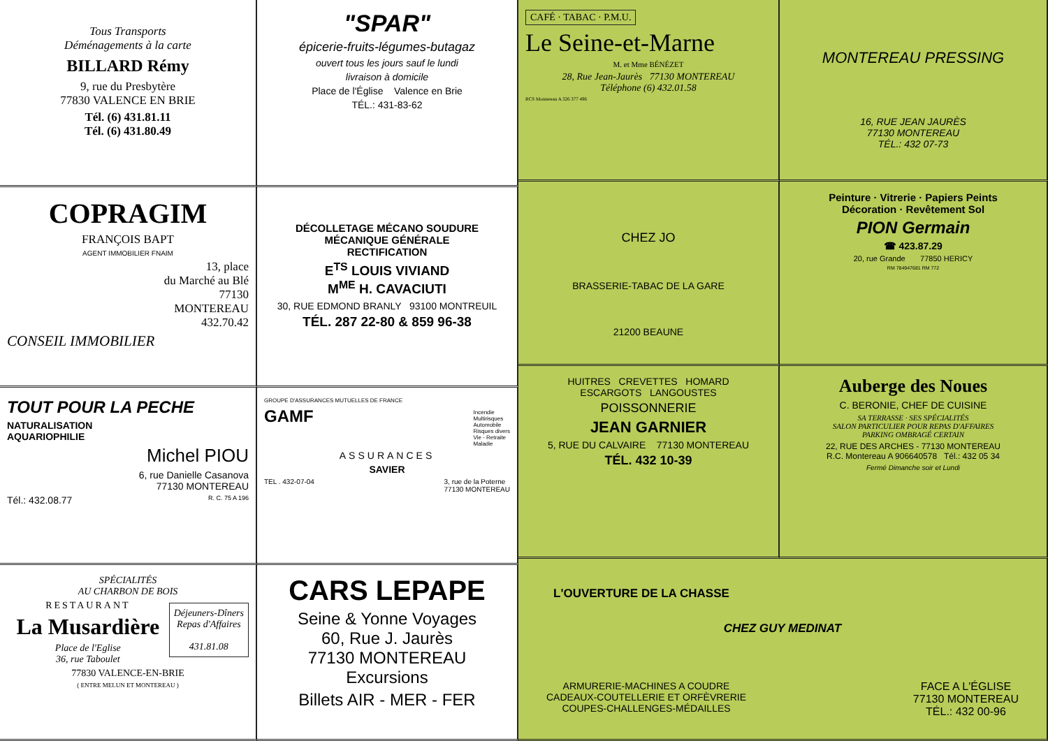Tous Transports
Déménagements à la carte
BILLARD Rémy
9, rue du Presbytère
77830 VALENCE EN BRIE
Tél. (6) 431.81.11
Tél. (6) 431.80.49
"SPAR"
épicerie-fruits-légumes-butagaz
ouvert tous les jours sauf le lundi
livraison à domicile
Place de l'Église Valence en Brie
TÉL.: 431-83-62
COPRAGIM
FRANÇOIS BAPT
AGENT IMMOBILIER FNAIM
13, place
du Marché au Blé
77130
MONTEREAU
432.70.42
CONSEIL IMMOBILIER
DÉCOLLETAGE MÉCANO SOUDURE
MÉCANIQUE GÉNÉRALE
RECTIFICATION
E<sup>TS</sup> LOUIS VIVIAND
M<sup>ME</sup> H. CAVACIUTI
30, RUE EDMOND BRANLY 93100 MONTREUIL
TÉL. 287 22-80 & 859 96-38
TOUT POUR LA PECHE
NATURALISATION
AQUARIOPHILIE
Michel PIOU
6, rue Danielle Casanova
77130 MONTEREAU
Tél.: 432.08.77 R. C. 75 A 196
GROUPE D'ASSURANCES MUTUELLES DE FRANCE
Incendie
Multirisques
Automobile
Risques divers
Vie - Retraite
Maladie
GAMF
ASSURANCES
SAVIER
TEL . 432-07-04 3, rue de la Poterne
77130 MONTEREAU
SPÉCIALITÉS
AU CHARBON DE BOIS
Déjeuners-Dîners
Repas d'Affaires
431.81.08
RESTAURANT
La Musardière
Place de l'Eglise
36, rue Taboulet
77830 VALENCE-EN-BRIE
( ENTRE MELUN ET MONTEREAU )
CARS LEPAPE
Seine & Yonne Voyages
60, Rue J. Jaurès
77130 MONTEREAU
Excursions
Billets AIR - MER - FER
CAFÉ · TABAC · P.M.U.
Le Seine-et-Marne
M. et Mme BÉNÉZET
28, Rue Jean-Jaurès 77130 MONTEREAU
Téléphone (6) 432.01.58
RCS Montereau A 326 377 496
MONTEREAU PRESSING
16, RUE JEAN JAURÈS
77130 MONTEREAU
TÉL.: 432 07-73
CHEZ JO
BRASSERIE-TABAC DE LA GARE
21200 BEAUNE
Peinture · Vitrerie · Papiers Peints
Décoration · Revêtement Sol
PION Germain
☎ 423.87.29
20, rue Grande 77850 HERICY
RM 784947681 RM 772
HUITRES CREVETTES HOMARD
ESCARGOTS LANGOUSTES
POISSONNERIE
JEAN GARNIER
5, RUE DU CALVAIRE 77130 MONTEREAU
TÉL. 432 10-39
Auberge des Noues
C. BERONIE, CHEF DE CUISINE
SA TERRASSE · SES SPÉCIALITÉS
SALON PARTICULIER POUR REPAS D'AFFAIRES
PARKING OMBRAGÉ CERTAIN
22, RUE DES ARCHES - 77130 MONTEREAU
R.C. Montereau A 906640578 Tél.: 432 05 34
Fermé Dimanche soir et Lundi
L'OUVERTURE DE LA CHASSE
CHEZ GUY MEDINAT
ARMURERIE-MACHINES A COUDRE
CADEAUX-COUTELLERIE ET ORFÈVRERIE
COUPES-CHALLENGES-MÉDAILLES
FACE A L'ÉGLISE
77130 MONTEREAU
TÉL.: 432 00-96